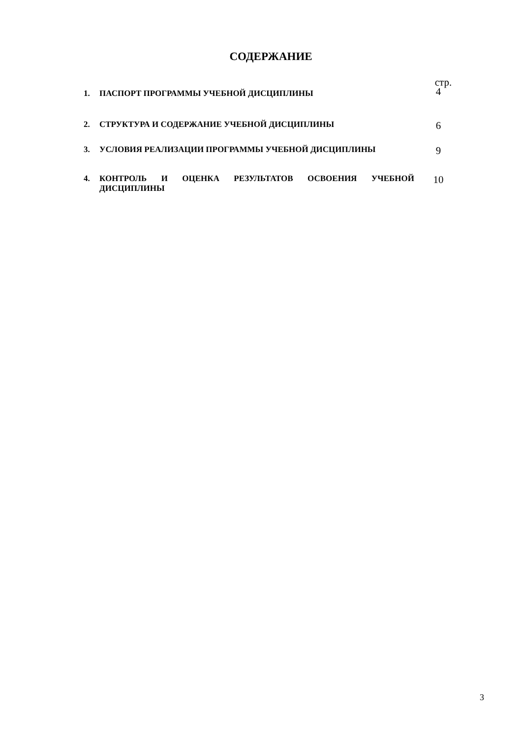СОДЕРЖАНИЕ
| | | стр. |
| 1. | ПАСПОРТ ПРОГРАММЫ УЧЕБНОЙ ДИСЦИПЛИНЫ | 4 |
| 2. | СТРУКТУРА И СОДЕРЖАНИЕ УЧЕБНОЙ ДИСЦИПЛИНЫ | 6 |
| 3. | УСЛОВИЯ РЕАЛИЗАЦИИ ПРОГРАММЫ УЧЕБНОЙ ДИСЦИПЛИНЫ | 9 |
| 4. | КОНТРОЛЬ И ОЦЕНКА РЕЗУЛЬТАТОВ ОСВОЕНИЯ УЧЕБНОЙ ДИСЦИПЛИНЫ | 10 |
3